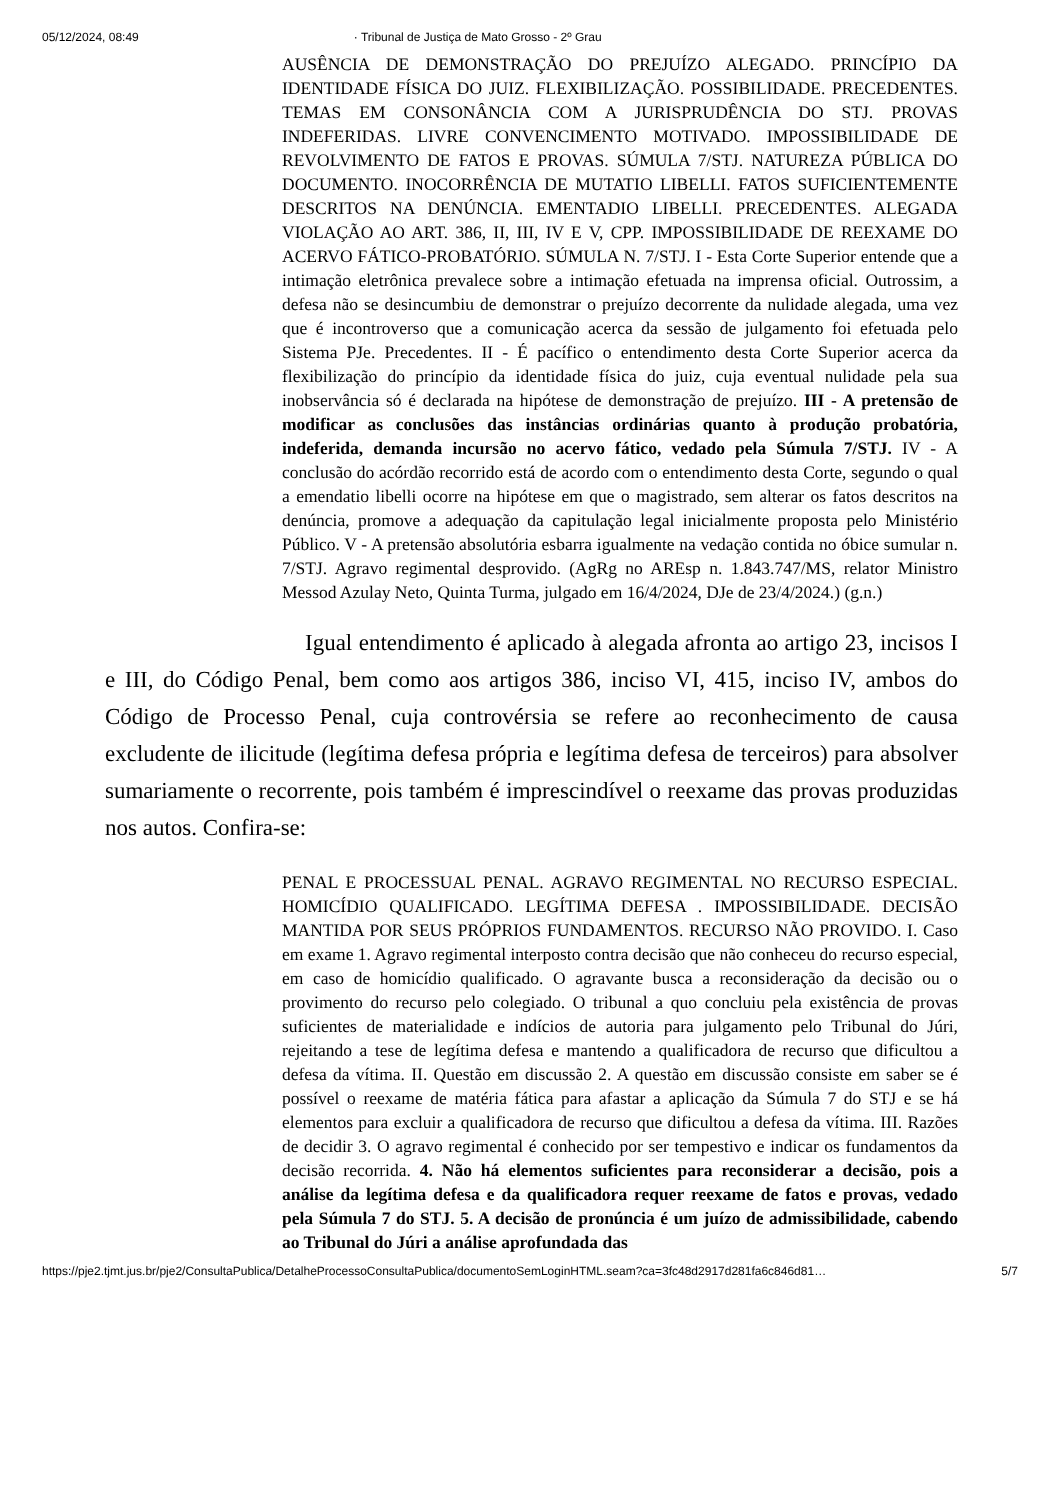05/12/2024, 08:49 · Tribunal de Justiça de Mato Grosso - 2º Grau
AUSÊNCIA DE DEMONSTRAÇÃO DO PREJUÍZO ALEGADO. PRINCÍPIO DA IDENTIDADE FÍSICA DO JUIZ. FLEXIBILIZAÇÃO. POSSIBILIDADE. PRECEDENTES. TEMAS EM CONSONÂNCIA COM A JURISPRUDÊNCIA DO STJ. PROVAS INDEFERIDAS. LIVRE CONVENCIMENTO MOTIVADO. IMPOSSIBILIDADE DE REVOLVIMENTO DE FATOS E PROVAS. SÚMULA 7/STJ. NATUREZA PÚBLICA DO DOCUMENTO. INOCORRÊNCIA DE MUTATIO LIBELLI. FATOS SUFICIENTEMENTE DESCRITOS NA DENÚNCIA. EMENTADIO LIBELLI. PRECEDENTES. ALEGADA VIOLAÇÃO AO ART. 386, II, III, IV E V, CPP. IMPOSSIBILIDADE DE REEXAME DO ACERVO FÁTICO-PROBATÓRIO. SÚMULA N. 7/STJ. I - Esta Corte Superior entende que a intimação eletrônica prevalece sobre a intimação efetuada na imprensa oficial. Outrossim, a defesa não se desincumbiu de demonstrar o prejuízo decorrente da nulidade alegada, uma vez que é incontroverso que a comunicação acerca da sessão de julgamento foi efetuada pelo Sistema PJe. Precedentes. II - É pacífico o entendimento desta Corte Superior acerca da flexibilização do princípio da identidade física do juiz, cuja eventual nulidade pela sua inobservância só é declarada na hipótese de demonstração de prejuízo. III - A pretensão de modificar as conclusões das instâncias ordinárias quanto à produção probatória, indeferida, demanda incursão no acervo fático, vedado pela Súmula 7/STJ. IV - A conclusão do acórdão recorrido está de acordo com o entendimento desta Corte, segundo o qual a emendatio libelli ocorre na hipótese em que o magistrado, sem alterar os fatos descritos na denúncia, promove a adequação da capitulação legal inicialmente proposta pelo Ministério Público. V - A pretensão absolutória esbarra igualmente na vedação contida no óbice sumular n. 7/STJ. Agravo regimental desprovido. (AgRg no AREsp n. 1.843.747/MS, relator Ministro Messod Azulay Neto, Quinta Turma, julgado em 16/4/2024, DJe de 23/4/2024.) (g.n.)
Igual entendimento é aplicado à alegada afronta ao artigo 23, incisos I e III, do Código Penal, bem como aos artigos 386, inciso VI, 415, inciso IV, ambos do Código de Processo Penal, cuja controvérsia se refere ao reconhecimento de causa excludente de ilicitude (legítima defesa própria e legítima defesa de terceiros) para absolver sumariamente o recorrente, pois também é imprescindível o reexame das provas produzidas nos autos. Confira-se:
PENAL E PROCESSUAL PENAL. AGRAVO REGIMENTAL NO RECURSO ESPECIAL. HOMICÍDIO QUALIFICADO. LEGÍTIMA DEFESA . IMPOSSIBILIDADE. DECISÃO MANTIDA POR SEUS PRÓPRIOS FUNDAMENTOS. RECURSO NÃO PROVIDO. I. Caso em exame 1. Agravo regimental interposto contra decisão que não conheceu do recurso especial, em caso de homicídio qualificado. O agravante busca a reconsideração da decisão ou o provimento do recurso pelo colegiado. O tribunal a quo concluiu pela existência de provas suficientes de materialidade e indícios de autoria para julgamento pelo Tribunal do Júri, rejeitando a tese de legítima defesa e mantendo a qualificadora de recurso que dificultou a defesa da vítima. II. Questão em discussão 2. A questão em discussão consiste em saber se é possível o reexame de matéria fática para afastar a aplicação da Súmula 7 do STJ e se há elementos para excluir a qualificadora de recurso que dificultou a defesa da vítima. III. Razões de decidir 3. O agravo regimental é conhecido por ser tempestivo e indicar os fundamentos da decisão recorrida. 4. Não há elementos suficientes para reconsiderar a decisão, pois a análise da legítima defesa e da qualificadora requer reexame de fatos e provas, vedado pela Súmula 7 do STJ. 5. A decisão de pronúncia é um juízo de admissibilidade, cabendo ao Tribunal do Júri a análise aprofundada das
https://pje2.tjmt.jus.br/pje2/ConsultaPublica/DetalheProcessoConsultaPublica/documentoSemLoginHTML.seam?ca=3fc48d2917d281fa6c846d81… 5/7